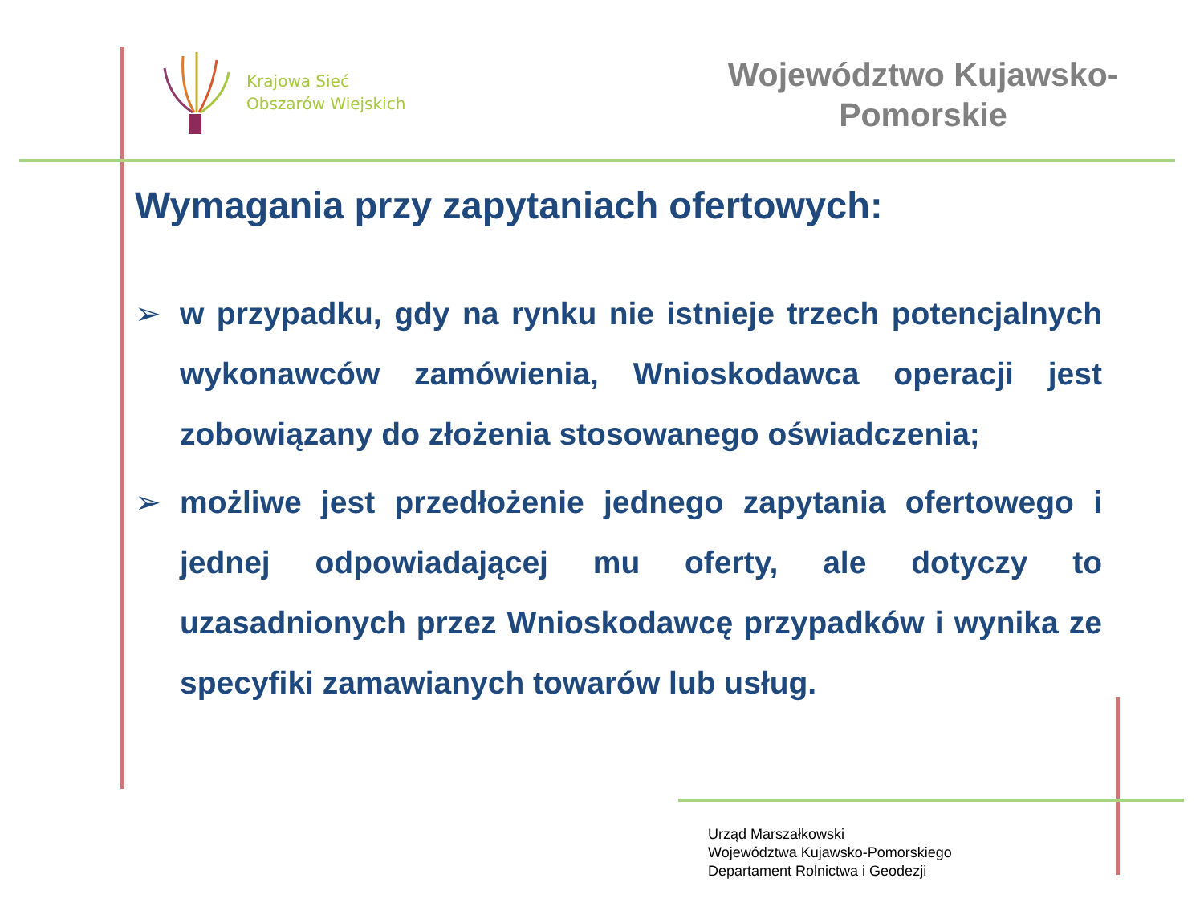Krajowa Sieć
Obszarów Wiejskich
Województwo Kujawsko-
Pomorskie
Wymagania przy zapytaniach ofertowych:
➢ w przypadku, gdy na rynku nie istnieje trzech potencjalnych wykonawców zamówienia, Wnioskodawca operacji jest zobowiązany do złożenia stosowanego oświadczenia;
➢ możliwe jest przedłożenie jednego zapytania ofertowego i jednej odpowiadającej mu oferty, ale dotyczy to uzasadnionych przez Wnioskodawcę przypadków i wynika ze specyfiki zamawianych towarów lub usług.
Urząd Marszałkowski
Województwa Kujawsko-Pomorskiego
Departament Rolnictwa i Geodezji